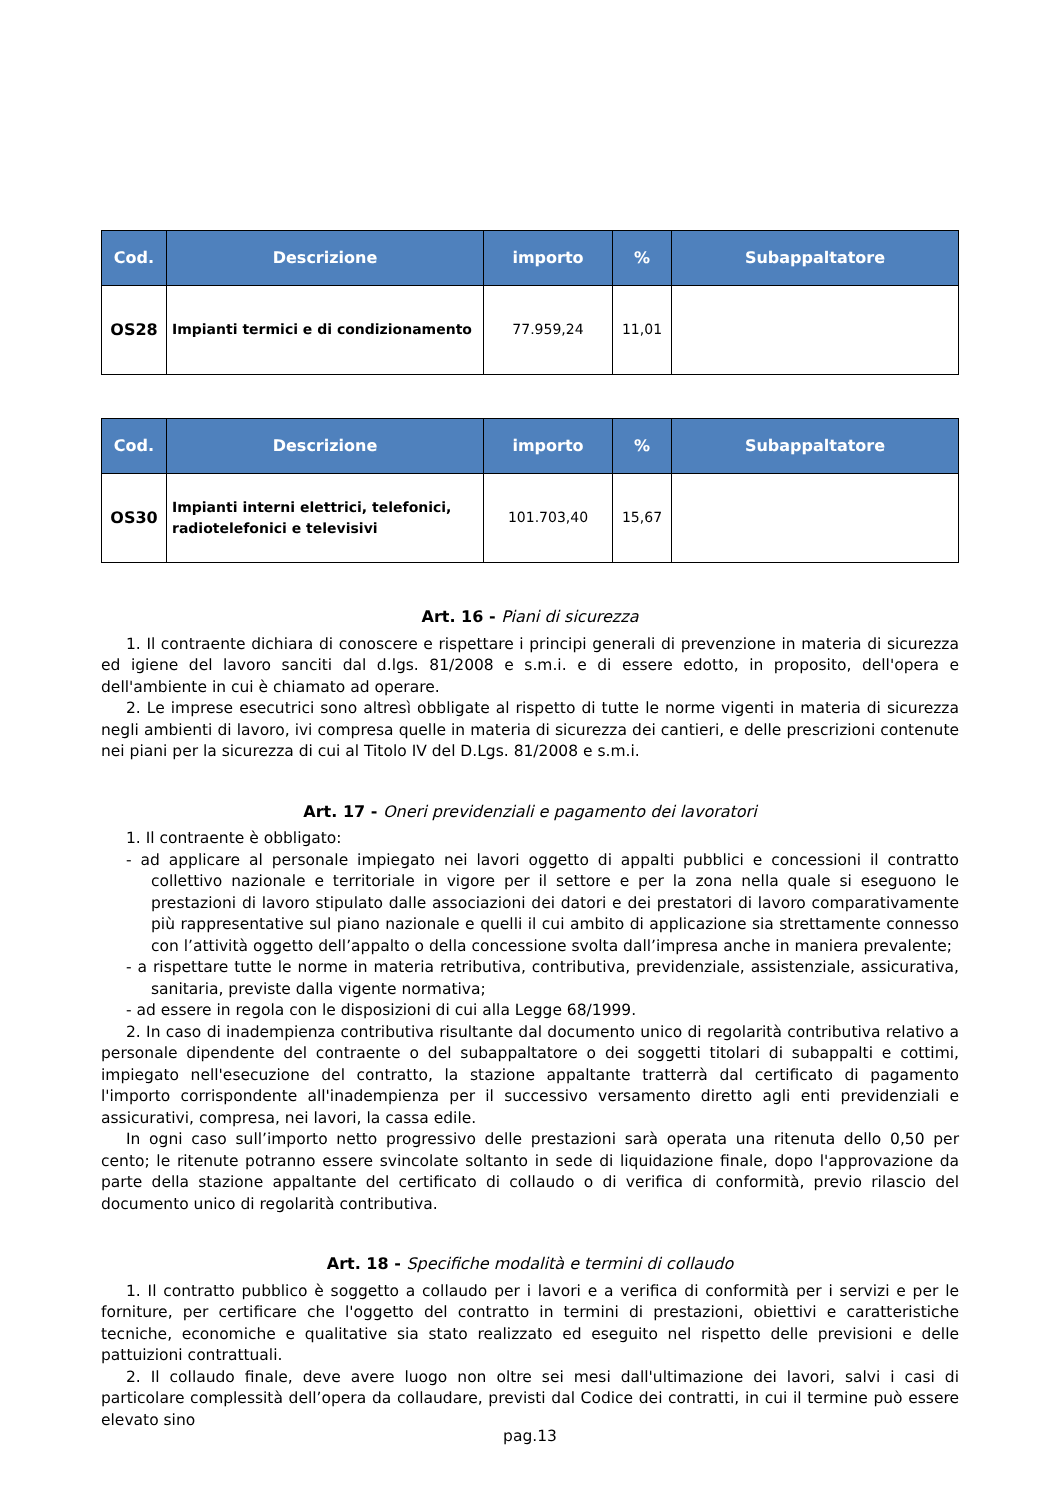| Cod. | Descrizione | importo | % | Subappaltatore |
| --- | --- | --- | --- | --- |
| OS28 | Impianti termici e di condizionamento | 77.959,24 | 11,01 | |
| Cod. | Descrizione | importo | % | Subappaltatore |
| --- | --- | --- | --- | --- |
| OS30 | Impianti interni elettrici, telefonici, radiotelefonici e televisivi | 101.703,40 | 15,67 | |
Art. 16 - Piani di sicurezza
1. Il contraente dichiara di conoscere e rispettare i principi generali di prevenzione in materia di sicurezza ed igiene del lavoro sanciti dal d.lgs. 81/2008 e s.m.i. e di essere edotto, in proposito, dell'opera e dell'ambiente in cui è chiamato ad operare.
2. Le imprese esecutrici sono altresì obbligate al rispetto di tutte le norme vigenti in materia di sicurezza negli ambienti di lavoro, ivi compresa quelle in materia di sicurezza dei cantieri, e delle prescrizioni contenute nei piani per la sicurezza di cui al Titolo IV del D.Lgs. 81/2008 e s.m.i.
Art. 17 - Oneri previdenziali e pagamento dei lavoratori
1. Il contraente è obbligato:
- ad applicare al personale impiegato nei lavori oggetto di appalti pubblici e concessioni il contratto collettivo nazionale e territoriale in vigore per il settore e per la zona nella quale si eseguono le prestazioni di lavoro stipulato dalle associazioni dei datori e dei prestatori di lavoro comparativamente più rappresentative sul piano nazionale e quelli il cui ambito di applicazione sia strettamente connesso con l’attività oggetto dell’appalto o della concessione svolta dall’impresa anche in maniera prevalente;
- a rispettare tutte le norme in materia retributiva, contributiva, previdenziale, assistenziale, assicurativa, sanitaria, previste dalla vigente normativa;
- ad essere in regola con le disposizioni di cui alla Legge 68/1999.
2. In caso di inadempienza contributiva risultante dal documento unico di regolarità contributiva relativo a personale dipendente del contraente o del subappaltatore o dei soggetti titolari di subappalti e cottimi, impiegato nell'esecuzione del contratto, la stazione appaltante tratterrà dal certificato di pagamento l'importo corrispondente all'inadempienza per il successivo versamento diretto agli enti previdenziali e assicurativi, compresa, nei lavori, la cassa edile.
In ogni caso sull’importo netto progressivo delle prestazioni sarà operata una ritenuta dello 0,50 per cento; le ritenute potranno essere svincolate soltanto in sede di liquidazione finale, dopo l'approvazione da parte della stazione appaltante del certificato di collaudo o di verifica di conformità, previo rilascio del documento unico di regolarità contributiva.
Art. 18 - Specifiche modalità e termini di collaudo
1. Il contratto pubblico è soggetto a collaudo per i lavori e a verifica di conformità per i servizi e per le forniture, per certificare che l'oggetto del contratto in termini di prestazioni, obiettivi e caratteristiche tecniche, economiche e qualitative sia stato realizzato ed eseguito nel rispetto delle previsioni e delle pattuizioni contrattuali.
2. Il collaudo finale, deve avere luogo non oltre sei mesi dall'ultimazione dei lavori, salvi i casi di particolare complessità dell’opera da collaudare, previsti dal Codice dei contratti, in cui il termine può essere elevato sino
pag.13